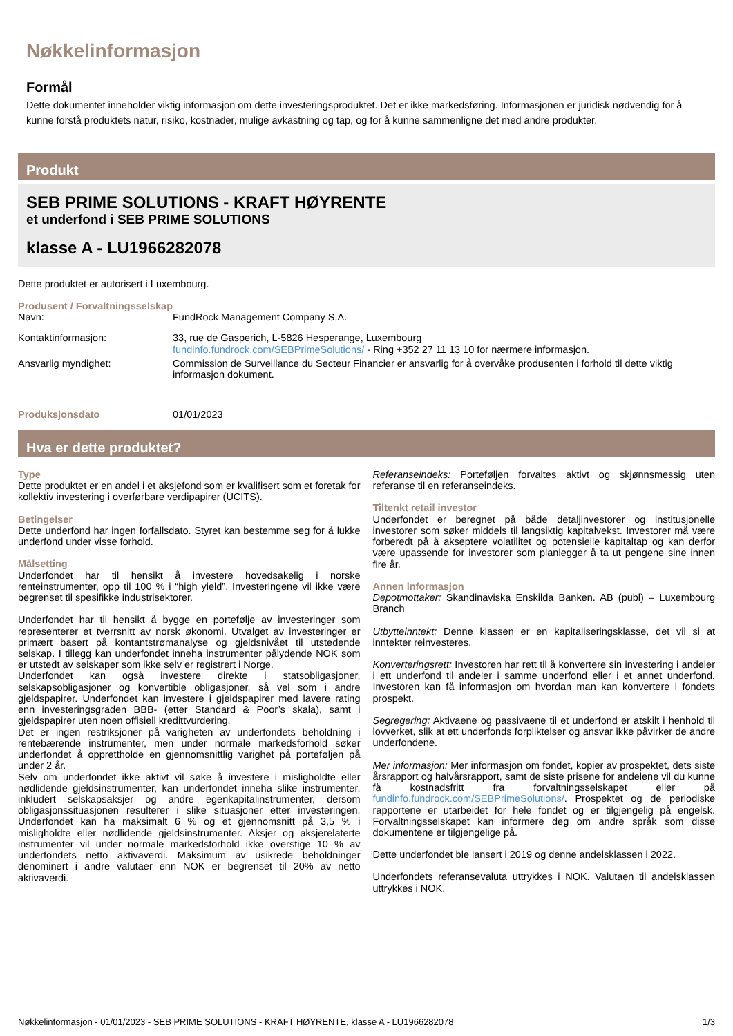Nøkkelinformasjon
Formål
Dette dokumentet inneholder viktig informasjon om dette investeringsproduktet. Det er ikke markedsføring. Informasjonen er juridisk nødvendig for å kunne forstå produktets natur, risiko, kostnader, mulige avkastning og tap, og for å kunne sammenligne det med andre produkter.
Produkt
SEB PRIME SOLUTIONS - KRAFT HØYRENTE
et underfond i SEB PRIME SOLUTIONS
klasse A - LU1966282078
Dette produktet er autorisert i Luxembourg.
Produsent / Forvaltningsselskap
Navn: FundRock Management Company S.A.
Kontaktinformasjon: 33, rue de Gasperich, L-5826 Hesperange, Luxembourg
fundinfo.fundrock.com/SEBPrimeSolutions/ - Ring +352 27 11 13 10 for nærmere informasjon.
Ansvarlig myndighet: Commission de Surveillance du Secteur Financier er ansvarlig for å overvåke produsenten i forhold til dette viktig informasjon dokument.
Produksjonsdato 01/01/2023
Hva er dette produktet?
Type
Dette produktet er en andel i et aksjefond som er kvalifisert som et foretak for kollektiv investering i overførbare verdipapirer (UCITS).
Betingelser
Dette underfond har ingen forfallsdato. Styret kan bestemme seg for å lukke underfond under visse forhold.
Målsetting
Underfondet har til hensikt å investere hovedsakelig i norske renteinstrumenter, opp til 100 % i “high yield”. Investeringene vil ikke være begrenset til spesifikke industrisektorer.
Underfondet har til hensikt å bygge en portefølje av investeringer som representerer et tverrsnitt av norsk økonomi. Utvalget av investeringer er primært basert på kontantstrømanalyse og gjeldsnivået til utstedende selskap. I tillegg kan underfondet inneha instrumenter pålydende NOK som er utstedt av selskaper som ikke selv er registrert i Norge.
Underfondet kan også investere direkte i statsobligasjoner, selskapsobligasjoner og konvertible obligasjoner, så vel som i andre gjeldspapirer. Underfondet kan investere i gjeldspapirer med lavere rating enn investeringsgraden BBB- (etter Standard & Poor’s skala), samt i gjeldspapirer uten noen offisiell kredittvurdering.
Det er ingen restriksjoner på varigheten av underfondets beholdning i rentebærende instrumenter, men under normale markedsforhold søker underfondet å opprettholde en gjennomsnittlig varighet på porteføljen på under 2 år.
Selv om underfondet ikke aktivt vil søke å investere i misligholdte eller nødlidende gjeldsinstrumenter, kan underfondet inneha slike instrumenter, inkludert selskapsaksjer og andre egenkapitalinstrumenter, dersom obligasjonssituasjonen resulterer i slike situasjoner etter investeringen. Underfondet kan ha maksimalt 6 % og et gjennomsnitt på 3,5 % i misligholdte eller nødlidende gjeldsinstrumenter. Aksjer og aksjerelaterte instrumenter vil under normale markedsforhold ikke overstige 10 % av underfondets netto aktivaverdi. Maksimum av usikrede beholdninger denominert i andre valutaer enn NOK er begrenset til 20% av netto aktivaverdi.
Referanseindeks: Porteføljen forvaltes aktivt og skjønnsmessig uten referanse til en referanseindeks.
Tiltenkt retail investor
Underfondet er beregnet på både detaljinvestorer og institusjonelle investorer som søker middels til langsiktig kapitalvekst. Investorer må være forberedt på å akseptere volatilitet og potensielle kapitaltap og kan derfor være upassende for investorer som planlegger å ta ut pengene sine innen fire år.
Annen informasjon
Depotmottaker: Skandinaviska Enskilda Banken. AB (publ) – Luxembourg Branch
Utbytteinntekt: Denne klassen er en kapitaliseringsklasse, det vil si at inntekter reinvesteres.
Konverteringsrett: Investoren har rett til å konvertere sin investering i andeler i ett underfond til andeler i samme underfond eller i et annet underfond. Investoren kan få informasjon om hvordan man kan konvertere i fondets prospekt.
Segregering: Aktivaene og passivaene til et underfond er atskilt i henhold til lovverket, slik at ett underfonds forpliktelser og ansvar ikke påvirker de andre underfondene.
Mer informasjon: Mer informasjon om fondet, kopier av prospektet, dets siste årsrapport og halvårsrapport, samt de siste prisene for andelene vil du kunne få kostnadsfritt fra forvaltningsselskapet eller på fundinfo.fundrock.com/SEBPrimeSolutions/. Prospektet og de periodiske rapportene er utarbeidet for hele fondet og er tilgjengelig på engelsk. Forvaltningsselskapet kan informere deg om andre språk som disse dokumentene er tilgjengelige på.
Dette underfondet ble lansert i 2019 og denne andelsklassen i 2022.
Underfondets referansevaluta uttrykkes i NOK. Valutaen til andelsklassen uttrykkes i NOK.
Nøkkelinformasjon - 01/01/2023 - SEB PRIME SOLUTIONS - KRAFT HØYRENTE, klasse A - LU1966282078 1/3